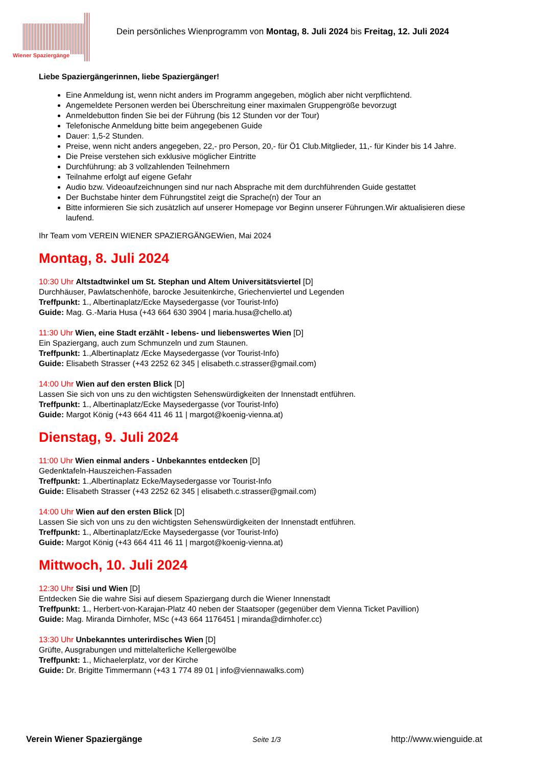Wiener Spaziergänge
Dein persönliches Wienprogramm von Montag, 8. Juli 2024 bis Freitag, 12. Juli 2024
Liebe Spaziergängerinnen, liebe Spaziergänger!
Eine Anmeldung ist, wenn nicht anders im Programm angegeben, möglich aber nicht verpflichtend.
Angemeldete Personen werden bei Überschreitung einer maximalen Gruppengröße bevorzugt
Anmeldebutton finden Sie bei der Führung (bis 12 Stunden vor der Tour)
Telefonische Anmeldung bitte beim angegebenen Guide
Dauer: 1,5-2 Stunden.
Preise, wenn nicht anders angegeben, 22,- pro Person, 20,- für Ö1 Club.Mitglieder, 11,- für Kinder bis 14 Jahre.
Die Preise verstehen sich exklusive möglicher Eintritte
Durchführung: ab 3 vollzahlenden Teilnehmern
Teilnahme erfolgt auf eigene Gefahr
Audio bzw. Videoaufzeichnungen sind nur nach Absprache mit dem durchführenden Guide gestattet
Der Buchstabe hinter dem Führungstitel zeigt die Sprache(n) der Tour an
Bitte informieren Sie sich zusätzlich auf unserer Homepage vor Beginn unserer Führungen.Wir aktualisieren diese laufend.
Ihr Team vom VEREIN WIENER SPAZIERGÄNGEWien, Mai 2024
Montag, 8. Juli 2024
10:30 Uhr Altstadtwinkel um St. Stephan und Altem Universitätsviertel [D]
Durchhäuser, Pawlatschenhöfe, barocke Jesuitenkirche, Griechenviertel und Legenden
Treffpunkt: 1., Albertinaplatz/Ecke Maysedergasse (vor Tourist-Info)
Guide: Mag. G.-Maria Husa (+43 664 630 3904 | maria.husa@chello.at)
11:30 Uhr Wien, eine Stadt erzählt - lebens- und liebenswertes Wien [D]
Ein Spaziergang, auch zum Schmunzeln und zum Staunen.
Treffpunkt: 1.,Albertinaplatz /Ecke Maysedergasse (vor Tourist-Info)
Guide: Elisabeth Strasser (+43 2252 62 345 | elisabeth.c.strasser@gmail.com)
14:00 Uhr Wien auf den ersten Blick [D]
Lassen Sie sich von uns zu den wichtigsten Sehenswürdigkeiten der Innenstadt entführen.
Treffpunkt: 1., Albertinaplatz/Ecke Maysedergasse (vor Tourist-Info)
Guide: Margot König (+43 664 411 46 11 | margot@koenig-vienna.at)
Dienstag, 9. Juli 2024
11:00 Uhr Wien einmal anders - Unbekanntes entdecken [D]
Gedenktafeln-Hauszeichen-Fassaden
Treffpunkt: 1.,Albertinaplatz Ecke/Maysedergasse vor Tourist-Info
Guide: Elisabeth Strasser (+43 2252 62 345 | elisabeth.c.strasser@gmail.com)
14:00 Uhr Wien auf den ersten Blick [D]
Lassen Sie sich von uns zu den wichtigsten Sehenswürdigkeiten der Innenstadt entführen.
Treffpunkt: 1., Albertinaplatz/Ecke Maysedergasse (vor Tourist-Info)
Guide: Margot König (+43 664 411 46 11 | margot@koenig-vienna.at)
Mittwoch, 10. Juli 2024
12:30 Uhr Sisi und Wien [D]
Entdecken Sie die wahre Sisi auf diesem Spaziergang durch die Wiener Innenstadt
Treffpunkt: 1., Herbert-von-Karajan-Platz 40 neben der Staatsoper (gegenüber dem Vienna Ticket Pavillion)
Guide: Mag. Miranda Dirnhofer, MSc (+43 664 1176451 | miranda@dirnhofer.cc)
13:30 Uhr Unbekanntes unterirdisches Wien [D]
Grüfte, Ausgrabungen und mittelalterliche Kellergewölbe
Treffpunkt: 1., Michaelerplatz, vor der Kirche
Guide: Dr. Brigitte Timmermann (+43 1 774 89 01 | info@viennawalks.com)
Verein Wiener Spaziergänge Seite 1/3 http://www.wienguide.at